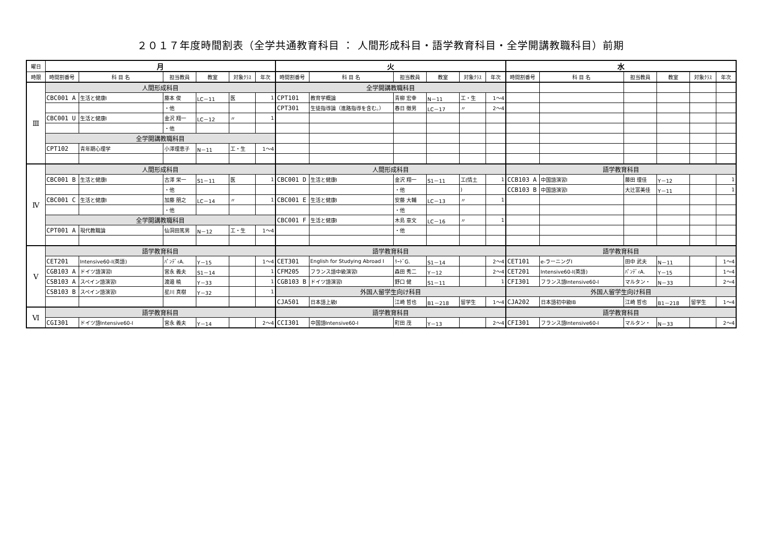２０１７年度時間割表（全学共通教育科目 ： 人間形成科目・語学教育科目・全学開講教職科目）前期
| 曜日 | 月 | | | | | | 火 | | | | | | 水 | | | | | |
| --- | --- | --- | --- | --- | --- | --- | --- | --- | --- | --- | --- | --- | --- | --- | --- | --- | --- | --- |
| 時限 | 時間割番号 | 科 目 名 | 担当教員 | 教室 | 対象ｸﾗｽ | 年次 | 時間割番号 | 科 目 名 | 担当教員 | 教室 | 対象ｸﾗｽ | 年次 | 時間割番号 | 科 目 名 | 担当教員 | 教室 | 対象ｸﾗｽ | 年次 |
| Ⅲ | 人間形成科目 | | | | | | 全学開講教職科目 | | | | | | | | | | | |
| | CBC001 A | 生活と健康I | 藤本 俊 | LC－11 | 医 | 1 | CPT101 | 教育学概論 | 青柳 宏幸 | N－11 | 工・生 | 1～4 | | | | | | |
| | | | ・他 | | | | CPT301 | 生徒指導論（進路指導を含む。） | 春日 徹男 | LC－17 | 〃 | 2～4 | | | | | | |
| | CBC001 U | 生活と健康I | 金沢 翔一 | LC－12 | 〃 | 1 | | | | | | | | | | | | |
| | | | ・他 | | | | | | | | | | | | | | | |
| | 全学開講教職科目 | | | | | | | | | | | | | | | | | |
| | CPT102 | 青年期心理学 | 小澤理恵子 | N－11 | 工・生 | 1～4 | | | | | | | | | | | | |
| Ⅳ | 人間形成科目 | | | | | | 人間形成科目 | | | | | | 語学教育科目 | | | | | |
| | CBC001 B | 生活と健康I | 古澤 栄一 | S1－11 | 医 | 1 | CBC001 D | 生活と健康I | 金沢 翔一 | S1－11 | 工(情土 | 1 | CCB103 A | 中国語演習I | 藤田 理佳 | Y－12 | | 1 |
| | | | ・他 | | | | | | ・他 | | ) | | CCB103 B | 中国語演習I | 大辻富美佳 | Y－11 | | 1 |
| | CBC001 C | 生活と健康I | 加藤 朋之 | LC－14 | 〃 | 1 | CBC001 E | 生活と健康I | 安藤 大輔 | LC－13 | 〃 | 1 | | | | | | |
| | | | ・他 | | | | | | ・他 | | | | | | | | | |
| | 全学開講教職科目 | | | | | | CBC001 F | 生活と健康I | 木島 章文 | LC－16 | 〃 | 1 | | | | | | |
| | CPT001 A | 現代教職論 | 仙洞田篤男 | N－12 | 工・生 | 1～4 | | | ・他 | | | | | | | | | |
| Ⅴ | 語学教育科目 | | | | | | 語学教育科目 | | | | | | 語学教育科目 | | | | | |
| | CET201 | Intensive60-I(英語) | ﾊﾟﾝﾃﾞｨA. | Y－15 | | 1～4 | CET301 | English for Studying Abroad I | ﾘｰﾄﾞG. | S1－14 | | 2～4 | CET101 | e-ラーニングI | 田中 武夫 | N－11 | | 1～4 |
| | CGB103 A | ドイツ語演習I | 宮永 義夫 | S1－14 | | 1 | CFM205 | フランス語中級演習I | 森田 秀二 | Y－12 | | 2～4 | CET201 | Intensive60-I(英語) | ﾊﾟﾝﾃﾞｨA. | Y－15 | | 1～4 |
| | CSB103 A | スペイン語演習I | 渡邉 暁 | Y－33 | | 1 | CGB103 B | ドイツ語演習I | 野口 健 | S1－11 | | 1 | CFI301 | フランス語Intensive60-I | マルタン・ | N－33 | | 2～4 |
| | CSB103 B | スペイン語演習I | 星川 真樹 | Y－32 | | 1 | 外国人留学生向け科目 | | | | | | 外国人留学生向け科目 | | | | | |
| | | | | | | | CJA501 | 日本語上級I | 江崎 哲也 | B1－218 | 留学生 | 1～4 | CJA202 | 日本語初中級IB | 江崎 哲也 | B1－218 | 留学生 | 1～4 |
| Ⅵ | 語学教育科目 | | | | | | 語学教育科目 | | | | | | 語学教育科目 | | | | | |
| | CGI301 | ドイツ語Intensive60-I | 宮永 義夫 | Y－14 | | 2～4 | CCI301 | 中国語Intensive60-I | 町田 茂 | Y－13 | | 2～4 | CFI301 | フランス語Intensive60-I | マルタン・ | N－33 | | 2～4 |